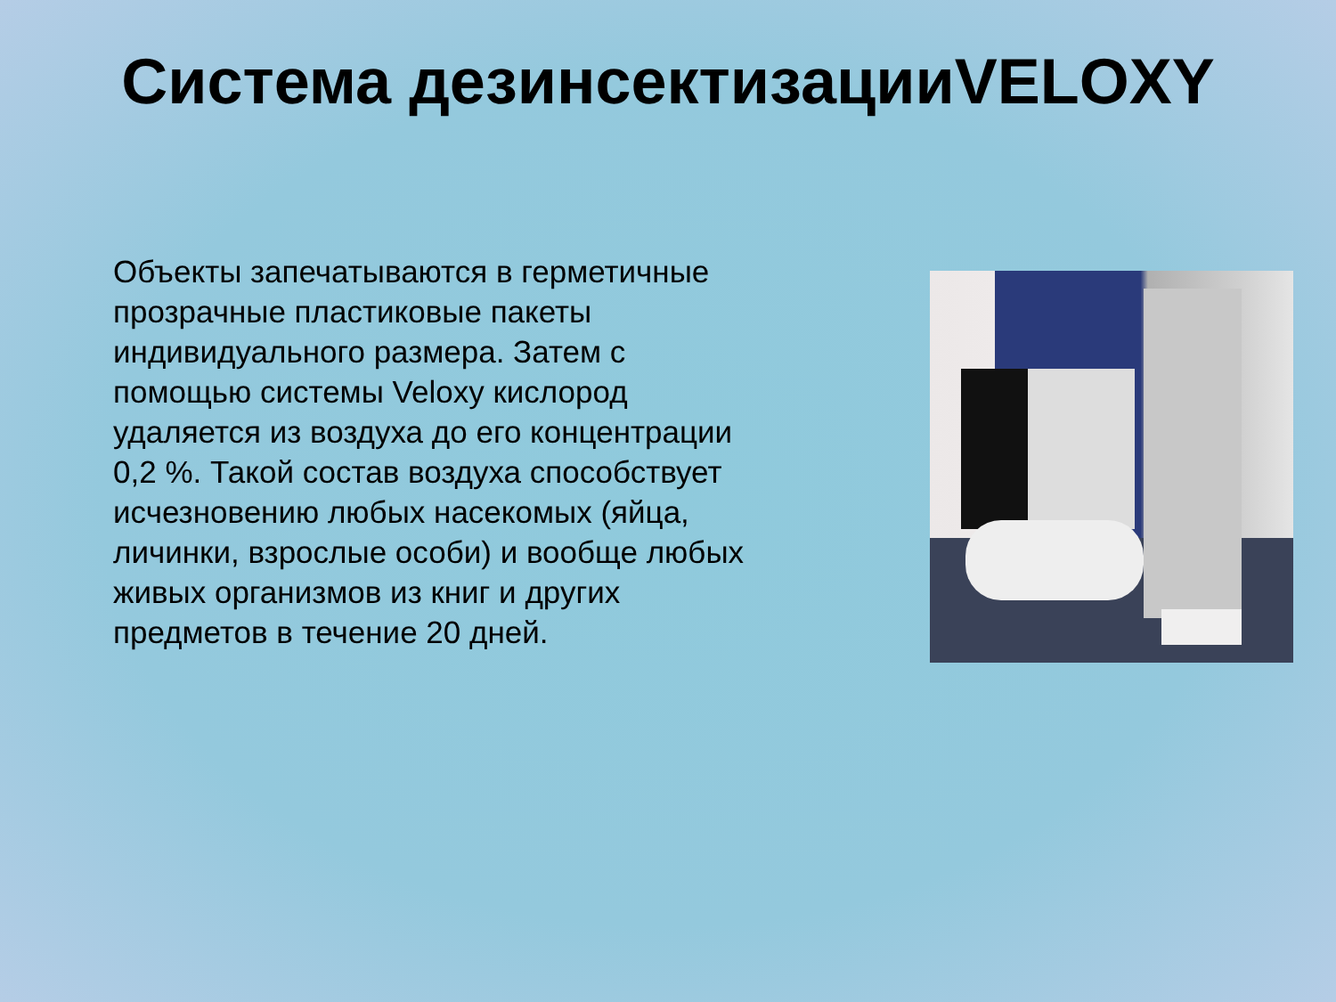Система дезинсектизацииVELOXY
Объекты запечатываются в герметичные прозрачные пластиковые пакеты индивидуального размера. Затем с помощью системы Veloxy кислород удаляется из воздуха до его концентрации 0,2 %. Такой состав воздуха способствует исчезновению любых насекомых (яйца, личинки, взрослые особи) и вообще любых живых организмов из книг и других предметов в течение 20 дней.